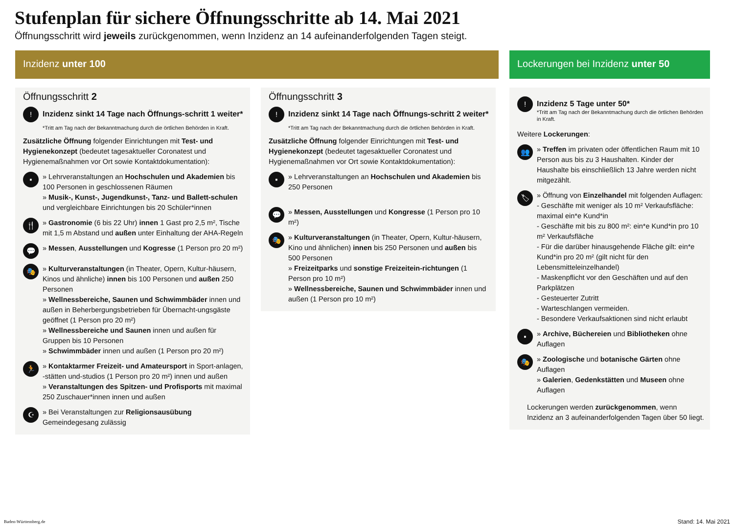Stufenplan für sichere Öffnungsschritte ab 14. Mai 2021
Öffnungsschritt wird jeweils zurückgenommen, wenn Inzidenz an 14 aufeinanderfolgenden Tagen steigt.
Inzidenz unter 100
Öffnungsschritt 2
!
Inzidenz sinkt 14 Tage nach Öffnungs-schritt 1 weiter*
*Tritt am Tag nach der Bekanntmachung durch die örtlichen Behörden in Kraft.
Zusätzliche Öffnung folgender Einrichtungen mit Test- und Hygienekonzept (bedeutet tagesaktueller Coronatest und Hygienemaßnahmen vor Ort sowie Kontaktdokumentation):
▪
» Lehrveranstaltungen an Hochschulen und Akademien bis 100 Personen in geschlossenen Räumen
» Musik-, Kunst-, Jugendkunst-, Tanz- und Ballett-schulen und vergleichbare Einrichtungen bis 20 Schüler*innen
🍴
» Gastronomie (6 bis 22 Uhr) innen 1 Gast pro 2,5 m², Tische mit 1,5 m Abstand und außen unter Einhaltung der AHA-Regeln
💬
» Messen, Ausstellungen und Kogresse (1 Person pro 20 m²)
🎭
» Kulturveranstaltungen (in Theater, Opern, Kultur-häusern, Kinos und ähnliche) innen bis 100 Personen und außen 250 Personen
» Wellnessbereiche, Saunen und Schwimmbäder innen und außen in Beherbergungsbetrieben für Übernacht-ungsgäste geöffnet (1 Person pro 20 m²)
» Wellnessbereiche und Saunen innen und außen für Gruppen bis 10 Personen
» Schwimmbäder innen und außen (1 Person pro 20 m²)
🏃
» Kontaktarmer Freizeit- und Amateursport in Sport-anlagen, -stätten und-studios (1 Person pro 20 m²) innen und außen
» Veranstaltungen des Spitzen- und Profisports mit maximal 250 Zuschauer*innen innen und außen
☪
» Bei Veranstaltungen zur Religionsausübung Gemeindegesang zulässig
Öffnungsschritt 3
!
Inzidenz sinkt 14 Tage nach Öffnungs-schritt 2 weiter*
*Tritt am Tag nach der Bekanntmachung durch die örtlichen Behörden in Kraft.
Zusätzliche Öffnung folgender Einrichtungen mit Test- und Hygienekonzept (bedeutet tagesaktueller Coronatest und Hygienemaßnahmen vor Ort sowie Kontaktdokumentation):
▪
» Lehrveranstaltungen an Hochschulen und Akademien bis 250 Personen
💬
» Messen, Ausstellungen und Kongresse (1 Person pro 10 m²)
🎭
» Kulturveranstaltungen (in Theater, Opern, Kultur-häusern, Kino und ähnlichen) innen bis 250 Personen und außen bis 500 Personen
» Freizeitparks und sonstige Freizeitein-richtungen (1 Person pro 10 m²)
» Wellnessbereiche, Saunen und Schwimmbäder innen und außen (1 Person pro 10 m²)
Lockerungen bei Inzidenz unter 50
!
Inzidenz 5 Tage unter 50*
*Tritt am Tag nach der Bekanntmachung durch die örtlichen Behörden in Kraft.
Weitere Lockerungen:
👥
» Treffen im privaten oder öffentlichen Raum mit 10 Person aus bis zu 3 Haushalten. Kinder der Haushalte bis einschließlich 13 Jahre werden nicht mitgezählt.
🏷
» Öffnung von Einzelhandel mit folgenden Auflagen:
- Geschäfte mit weniger als 10 m² Verkaufsfläche: maximal ein*e Kund*in
- Geschäfte mit bis zu 800 m²: ein*e Kund*in pro 10 m² Verkaufsfläche
- Für die darüber hinausgehende Fläche gilt: ein*e Kund*in pro 20 m² (gilt nicht für den Lebensmitteleinzelhandel)
- Maskenpflicht vor den Geschäften und auf den Parkplätzen
- Gesteuerter Zutritt
- Warteschlangen vermeiden.
- Besondere Verkaufsaktionen sind nicht erlaubt
▪
» Archive, Büchereien und Bibliotheken ohne Auflagen
🎭
» Zoologische und botanische Gärten ohne Auflagen
» Galerien, Gedenkstätten und Museen ohne Auflagen
Lockerungen werden zurückgenommen, wenn Inzidenz an 3 aufeinanderfolgenden Tagen über 50 liegt.
Baden-Württemberg.de Stand: 14. Mai 2021